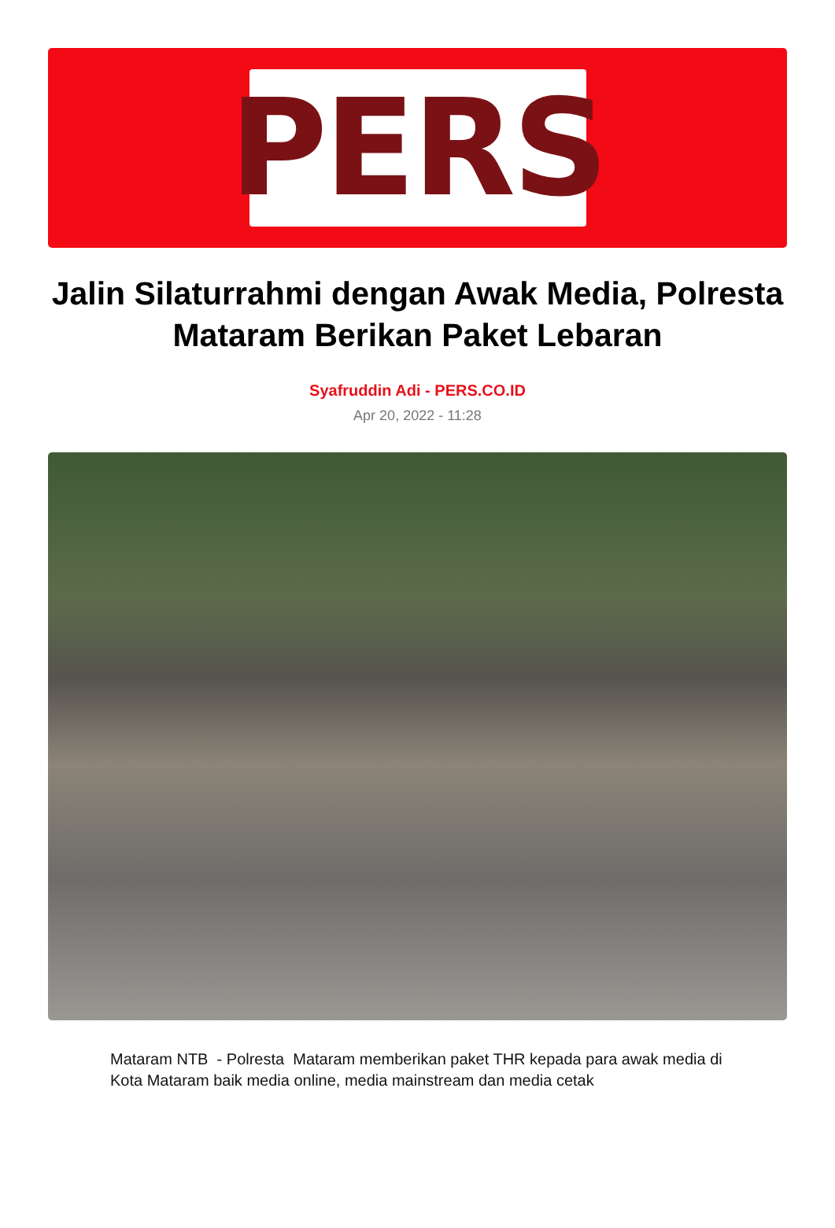PERS
Jalin Silaturrahmi dengan Awak Media, Polresta Mataram Berikan Paket Lebaran
Syafruddin Adi - PERS.CO.ID
Apr 20, 2022 - 11:28
Mataram NTB - Polresta Mataram memberikan paket THR kepada para awak media di Kota Mataram baik media online, media mainstream dan media cetak